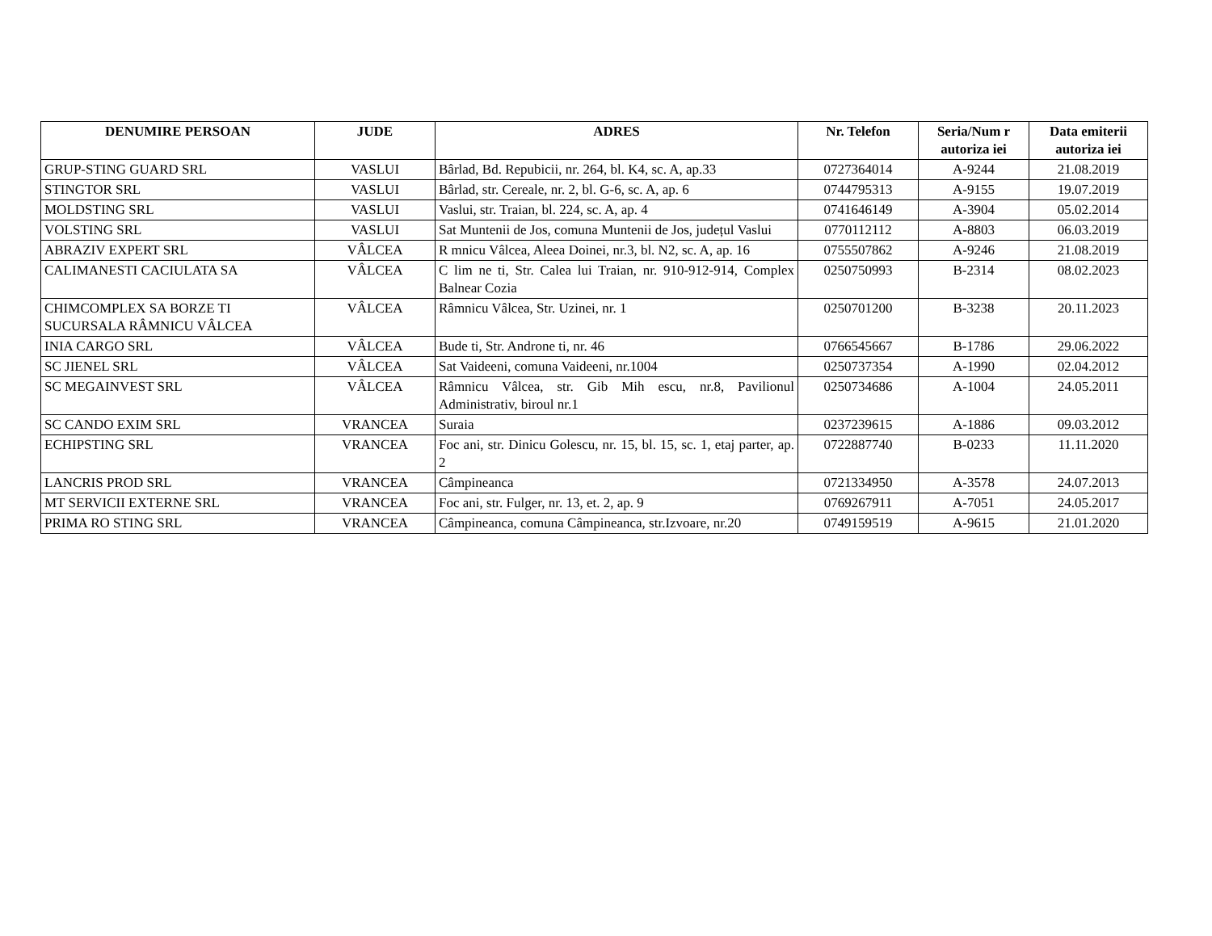| DENUMIRE PERSOAN | JUDE | ADRES | Nr. Telefon | Seria/Num r autoriza iei | Data emiterii autoriza iei |
| --- | --- | --- | --- | --- | --- |
| GRUP-STING GUARD SRL | VASLUI | Bârlad, Bd. Repubicii, nr. 264, bl. K4, sc. A, ap.33 | 0727364014 | A-9244 | 21.08.2019 |
| STINGTOR SRL | VASLUI | Bârlad, str. Cereale, nr. 2, bl. G-6, sc. A, ap. 6 | 0744795313 | A-9155 | 19.07.2019 |
| MOLDSTING SRL | VASLUI | Vaslui, str. Traian, bl. 224, sc. A, ap. 4 | 0741646149 | A-3904 | 05.02.2014 |
| VOLSTING SRL | VASLUI | Sat Muntenii de Jos, comuna Muntenii de Jos, județul Vaslui | 0770112112 | A-8803 | 06.03.2019 |
| ABRAZIV EXPERT SRL | VÂLCEA | R mnicu Vâlcea, Aleea Doinei, nr.3, bl. N2, sc. A, ap. 16 | 0755507862 | A-9246 | 21.08.2019 |
| CALIMANESTI CACIULATA SA | VÂLCEA | C lim ne ti, Str. Calea lui Traian, nr. 910-912-914, Complex Balnear Cozia | 0250750993 | B-2314 | 08.02.2023 |
| CHIMCOMPLEX SA BORZE TI SUCURSALA RÂMNICU VÂLCEA | VÂLCEA | Râmnicu Vâlcea, Str. Uzinei, nr. 1 | 0250701200 | B-3238 | 20.11.2023 |
| INIA CARGO SRL | VÂLCEA | Bude ti, Str. Androne ti, nr. 46 | 0766545667 | B-1786 | 29.06.2022 |
| SC JIENEL SRL | VÂLCEA | Sat Vaideeni, comuna Vaideeni, nr.1004 | 0250737354 | A-1990 | 02.04.2012 |
| SC MEGAINVEST SRL | VÂLCEA | Râmnicu Vâlcea, str. Gib Mih escu, nr.8, Pavilionul Administrativ, biroul nr.1 | 0250734686 | A-1004 | 24.05.2011 |
| SC CANDO EXIM SRL | VRANCEA | Suraia | 0237239615 | A-1886 | 09.03.2012 |
| ECHIPSTING SRL | VRANCEA | Foc ani, str. Dinicu Golescu, nr. 15, bl. 15, sc. 1, etaj parter, ap. 2 | 0722887740 | B-0233 | 11.11.2020 |
| LANCRIS PROD SRL | VRANCEA | Câmpineanca | 0721334950 | A-3578 | 24.07.2013 |
| MT SERVICII EXTERNE SRL | VRANCEA | Foc ani, str. Fulger, nr. 13, et. 2, ap. 9 | 0769267911 | A-7051 | 24.05.2017 |
| PRIMA RO STING SRL | VRANCEA | Câmpineanca, comuna Câmpineanca, str.Izvoare, nr.20 | 0749159519 | A-9615 | 21.01.2020 |